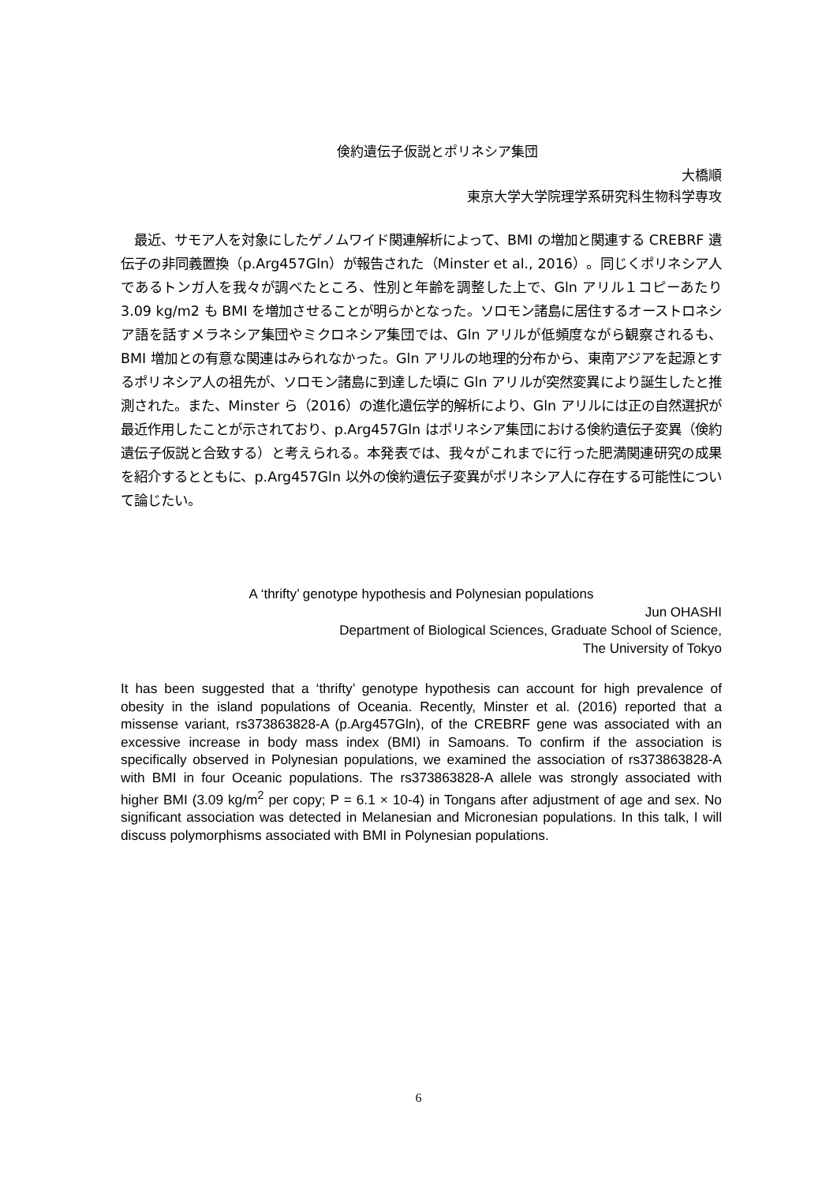倹約遺伝子仮説とポリネシア集団
大橋順
東京大学大学院理学系研究科生物科学専攻
　最近、サモア人を対象にしたゲノムワイド関連解析によって、BMI の増加と関連する CREBRF 遺伝子の非同義置換（p.Arg457Gln）が報告された（Minster et al., 2016）。同じくポリネシア人であるトンガ人を我々が調べたところ、性別と年齢を調整した上で、Gln アリル１コピーあたり 3.09 kg/m2 も BMI を増加させることが明らかとなった。ソロモン諸島に居住するオーストロネシア語を話すメラネシア集団やミクロネシア集団では、Gln アリルが低頻度ながら観察されるも、BMI 増加との有意な関連はみられなかった。Gln アリルの地理的分布から、東南アジアを起源とするポリネシア人の祖先が、ソロモン諸島に到達した頃に Gln アリルが突然変異により誕生したと推測された。また、Minster ら（2016）の進化遺伝学的解析により、Gln アリルには正の自然選択が最近作用したことが示されており、p.Arg457Gln はポリネシア集団における倹約遺伝子変異（倹約遺伝子仮説と合致する）と考えられる。本発表では、我々がこれまでに行った肥満関連研究の成果を紹介するとともに、p.Arg457Gln 以外の倹約遺伝子変異がポリネシア人に存在する可能性について論じたい。
A ‘thrifty’ genotype hypothesis and Polynesian populations
Jun OHASHI
Department of Biological Sciences, Graduate School of Science,
The University of Tokyo
It has been suggested that a ‘thrifty’ genotype hypothesis can account for high prevalence of obesity in the island populations of Oceania. Recently, Minster et al. (2016) reported that a missense variant, rs373863828-A (p.Arg457Gln), of the CREBRF gene was associated with an excessive increase in body mass index (BMI) in Samoans. To confirm if the association is specifically observed in Polynesian populations, we examined the association of rs373863828-A with BMI in four Oceanic populations. The rs373863828-A allele was strongly associated with higher BMI (3.09 kg/m<sup>2</sup> per copy; P = 6.1 × 10-4) in Tongans after adjustment of age and sex. No significant association was detected in Melanesian and Micronesian populations. In this talk, I will discuss polymorphisms associated with BMI in Polynesian populations.
6